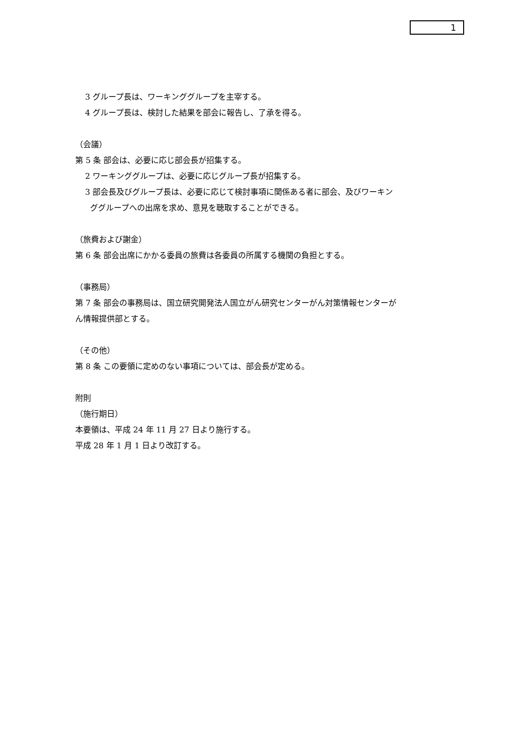1
3 グループ長は、ワーキンググループを主宰する。
4 グループ長は、検討した結果を部会に報告し、了承を得る。
（会議）
第 5 条 部会は、必要に応じ部会長が招集する。
2 ワーキンググループは、必要に応じグループ長が招集する。
3 部会長及びグループ長は、必要に応じて検討事項に関係ある者に部会、及びワーキン
ググループへの出席を求め、意見を聴取することができる。
（旅費および謝金）
第 6 条 部会出席にかかる委員の旅費は各委員の所属する機関の負担とする。
（事務局）
第 7 条 部会の事務局は、国立研究開発法人国立がん研究センターがん対策情報センターが
ん情報提供部とする。
（その他）
第 8 条 この要領に定めのない事項については、部会長が定める。
附則
（施行期日）
本要領は、平成 24 年 11 月 27 日より施行する。
平成 28 年 1 月 1 日より改訂する。